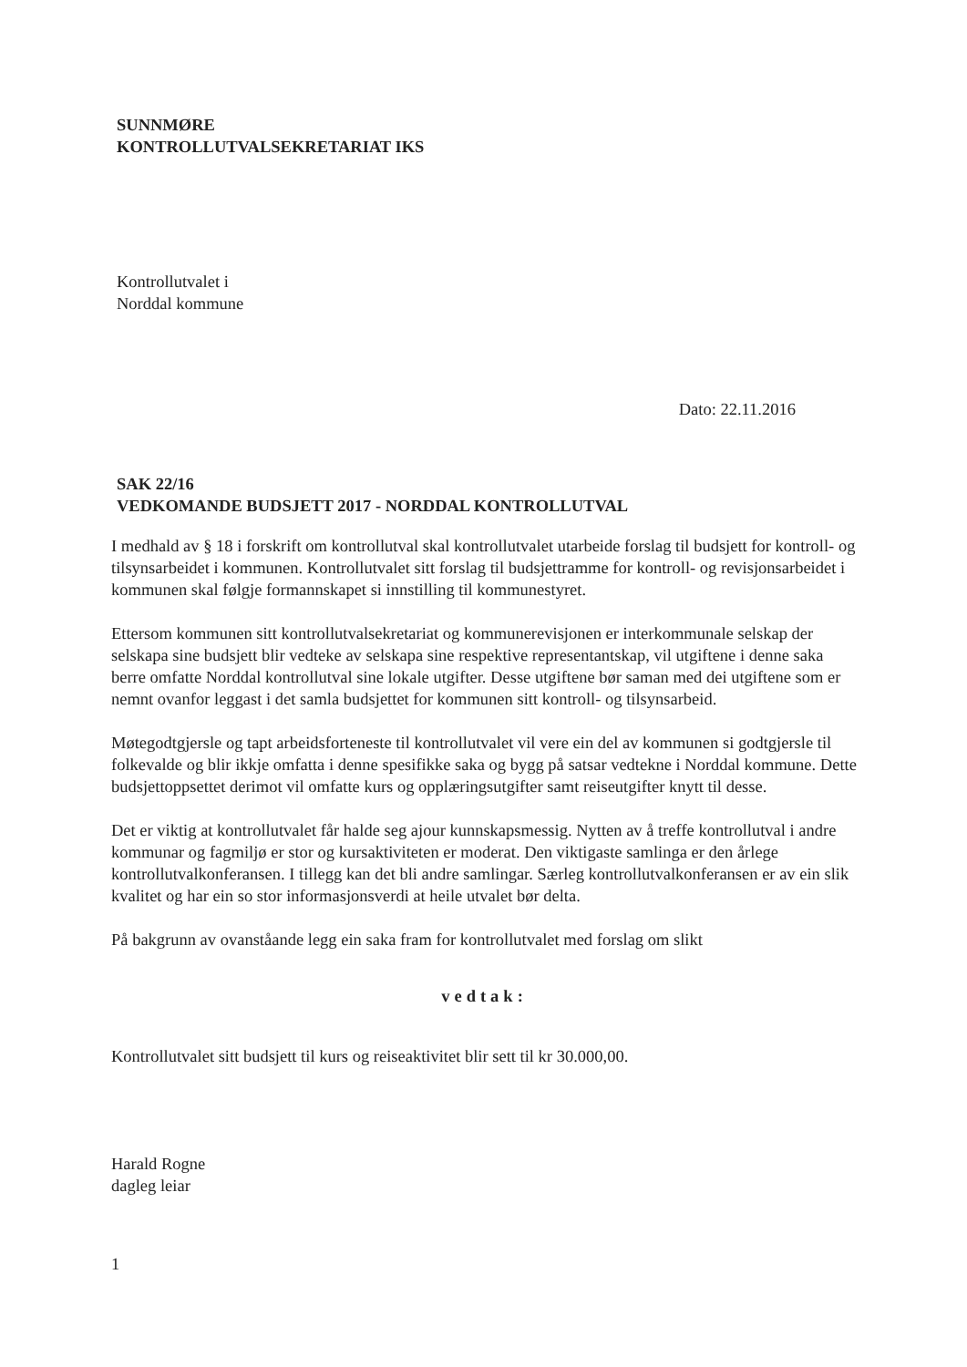SUNNMØRE
KONTROLLUTVALSEKRETARIAT IKS
Kontrollutvalet i
Norddal kommune
Dato: 22.11.2016
SAK 22/16
VEDKOMANDE BUDSJETT 2017 - NORDDAL KONTROLLUTVAL
I medhald av § 18 i forskrift om kontrollutval skal kontrollutvalet utarbeide forslag til budsjett for kontroll- og tilsynsarbeidet i kommunen. Kontrollutvalet sitt forslag til budsjettramme for kontroll- og revisjonsarbeidet i kommunen skal følgje formannskapet si innstilling til kommunestyret.
Ettersom kommunen sitt kontrollutvalsekretariat og kommunerevisjonen er interkommunale selskap der selskapa sine budsjett blir vedteke av selskapa sine respektive representantskap, vil utgiftene i denne saka berre omfatte Norddal kontrollutval sine lokale utgifter. Desse utgiftene bør saman med dei utgiftene som er nemnt ovanfor leggast i det samla budsjettet for kommunen sitt kontroll- og tilsynsarbeid.
Møtegodtgjersle og tapt arbeidsforteneste til kontrollutvalet vil vere ein del av kommunen si godtgjersle til folkevalde og blir ikkje omfatta i denne spesifikke saka og bygg på satsar vedtekne i Norddal kommune. Dette budsjettoppsettet derimot vil omfatte kurs og opplæringsutgifter samt reiseutgifter knytt til desse.
Det er viktig at kontrollutvalet får halde seg ajour kunnskapsmessig. Nytten av å treffe kontrollutval i andre kommunar og fagmiljø er stor og kursaktiviteten er moderat. Den viktigaste samlinga er den årlege kontrollutvalkonferansen. I tillegg kan det bli andre samlingar. Særleg kontrollutvalkonferansen er av ein slik kvalitet og har ein so stor informasjonsverdi at heile utvalet bør delta.
På bakgrunn av ovanståande legg ein saka fram for kontrollutvalet med forslag om slikt
vedtak:
Kontrollutvalet sitt budsjett til kurs og reiseaktivitet blir sett til kr 30.000,00.
Harald Rogne
dagleg leiar
1